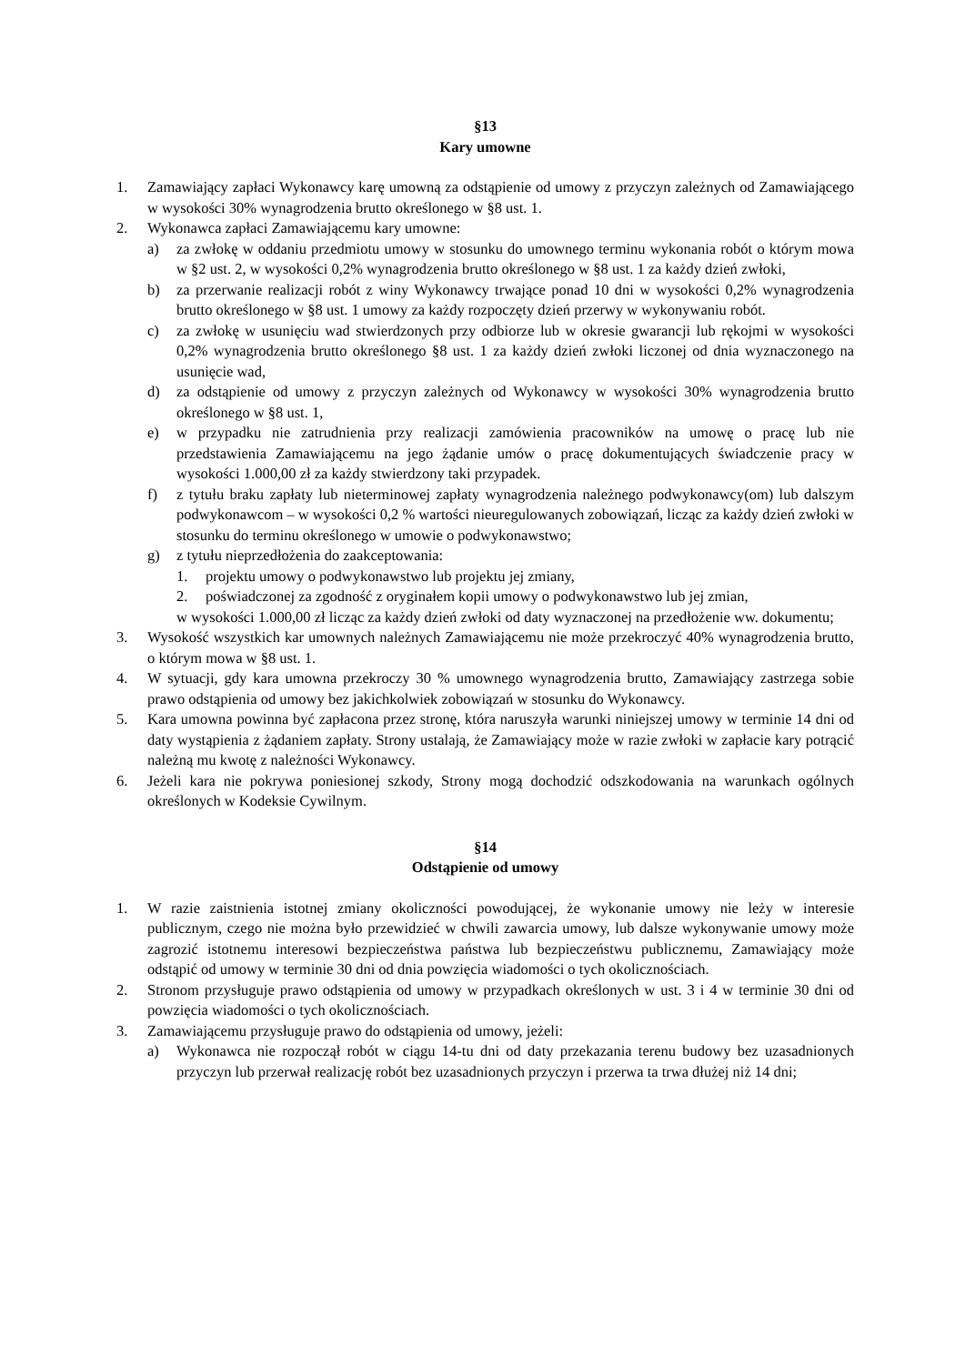§13
Kary umowne
1. Zamawiający zapłaci Wykonawcy karę umowną za odstąpienie od umowy z przyczyn zależnych od Zamawiającego w wysokości 30% wynagrodzenia brutto określonego w §8 ust. 1.
2. Wykonawca zapłaci Zamawiającemu kary umowne:
a) za zwłokę w oddaniu przedmiotu umowy w stosunku do umownego terminu wykonania robót o którym mowa w §2 ust. 2, w wysokości 0,2% wynagrodzenia brutto określonego w §8 ust. 1 za każdy dzień zwłoki,
b) za przerwanie realizacji robót z winy Wykonawcy trwające ponad 10 dni w wysokości 0,2% wynagrodzenia brutto określonego w §8 ust. 1 umowy za każdy rozpoczęty dzień przerwy w wykonywaniu robót.
c) za zwłokę w usunięciu wad stwierdzonych przy odbiorze lub w okresie gwarancji lub rękojmi w wysokości 0,2% wynagrodzenia brutto określonego §8 ust. 1 za każdy dzień zwłoki liczonej od dnia wyznaczonego na usunięcie wad,
d) za odstąpienie od umowy z przyczyn zależnych od Wykonawcy w wysokości 30% wynagrodzenia brutto określonego w §8 ust. 1,
e) w przypadku nie zatrudnienia przy realizacji zamówienia pracowników na umowę o pracę lub nie przedstawienia Zamawiającemu na jego żądanie umów o pracę dokumentujących świadczenie pracy w wysokości 1.000,00 zł za każdy stwierdzony taki przypadek.
f) z tytułu braku zapłaty lub nieterminowej zapłaty wynagrodzenia należnego podwykonawcy(om) lub dalszym podwykonawcom – w wysokości 0,2 % wartości nieuregulowanych zobowiązań, licząc za każdy dzień zwłoki w stosunku do terminu określonego w umowie o podwykonawstwo;
g) z tytułu nieprzedłożenia do zaakceptowania:
1. projektu umowy o podwykonawstwo lub projektu jej zmiany,
2. poświadczonej za zgodność z oryginałem kopii umowy o podwykonawstwo lub jej zmian,
w wysokości 1.000,00 zł licząc za każdy dzień zwłoki od daty wyznaczonej na przedłożenie ww. dokumentu;
3. Wysokość wszystkich kar umownych należnych Zamawiającemu nie może przekroczyć 40% wynagrodzenia brutto, o którym mowa w §8 ust. 1.
4. W sytuacji, gdy kara umowna przekroczy 30 % umownego wynagrodzenia brutto, Zamawiający zastrzega sobie prawo odstąpienia od umowy bez jakichkolwiek zobowiązań w stosunku do Wykonawcy.
5. Kara umowna powinna być zapłacona przez stronę, która naruszyła warunki niniejszej umowy w terminie 14 dni od daty wystąpienia z żądaniem zapłaty. Strony ustalają, że Zamawiający może w razie zwłoki w zapłacie kary potrącić należną mu kwotę z należności Wykonawcy.
6. Jeżeli kara nie pokrywa poniesionej szkody, Strony mogą dochodzić odszkodowania na warunkach ogólnych określonych w Kodeksie Cywilnym.
§14
Odstąpienie od umowy
1. W razie zaistnienia istotnej zmiany okoliczności powodującej, że wykonanie umowy nie leży w interesie publicznym, czego nie można było przewidzieć w chwili zawarcia umowy, lub dalsze wykonywanie umowy może zagrozić istotnemu interesowi bezpieczeństwa państwa lub bezpieczeństwu publicznemu, Zamawiający może odstąpić od umowy w terminie 30 dni od dnia powzięcia wiadomości o tych okolicznościach.
2. Stronom przysługuje prawo odstąpienia od umowy w przypadkach określonych w ust. 3 i 4 w terminie 30 dni od powzięcia wiadomości o tych okolicznościach.
3. Zamawiającemu przysługuje prawo do odstąpienia od umowy, jeżeli:
a) Wykonawca nie rozpoczął robót w ciągu 14-tu dni od daty przekazania terenu budowy bez uzasadnionych przyczyn lub przerwał realizację robót bez uzasadnionych przyczyn i przerwa ta trwa dłużej niż 14 dni;